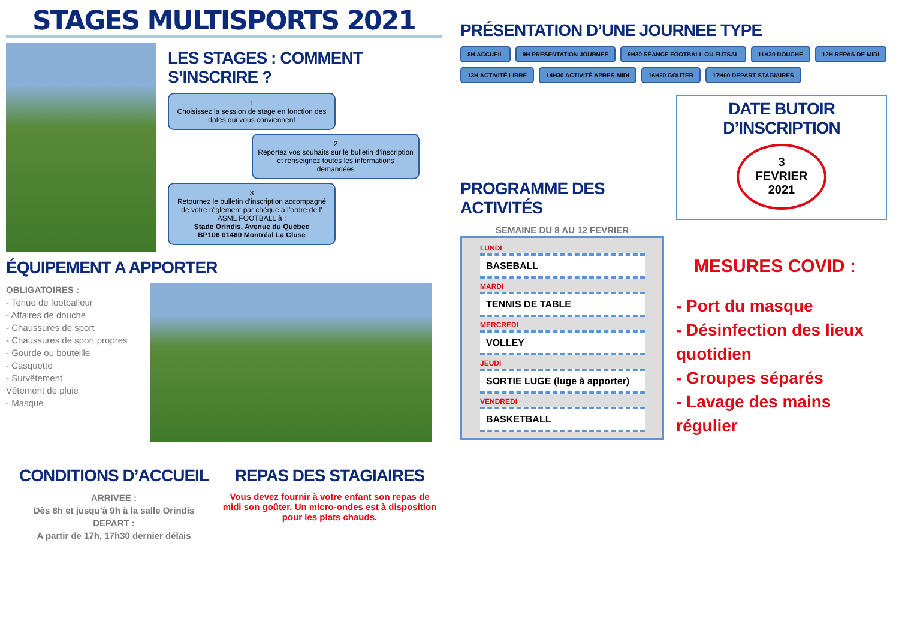STAGES MULTISPORTS 2021
LES STAGES : COMMENT S’INSCRIRE ?
1
Choisissez la session de stage en fonction des dates qui vous conviennent
2
Reportez vos souhaits sur le bulletin d’inscription et renseignez toutes les informations demandées
3
Retournez le bulletin d’inscription accompagné de votre règlement par chèque à l’ordre de l’ ASML FOOTBALL à :
Stade Orindis, Avenue du Québec
BP106 01460 Montréal La Cluse
ÉQUIPEMENT A APPORTER
OBLIGATOIRES :
- Tenue de footballeur
- Affaires de douche
- Chaussures de sport
- Chaussures de sport propres
- Gourde ou bouteille
- Casquette
- Survêtement
Vêtement de pluie
- Masque
CONDITIONS D’ACCUEIL
ARRIVEE :
Dès 8h et jusqu’à 9h à la salle Orindis
DEPART :
A partir de 17h, 17h30 dernier délais
REPAS DES STAGIAIRES
Vous devez fournir à votre enfant son repas de midi son goûter. Un micro-ondes est à disposition pour les plats chauds.
PRÉSENTATION D’UNE JOURNEE TYPE
8H ACCUEIL 9H PRESENTATION JOURNEE 9H30 SÉANCE FOOTBALL OU FUTSAL 11H30 DOUCHE 12H REPAS DE MIDI 13H ACTIVITÉ LIBRE 14H30 ACTIVITÉ APRES-MIDI 16H30 GOUTER 17H00 DEPART STAGIAIRES
PROGRAMME DES ACTIVITÉS
SEMAINE DU 8 AU 12 FEVRIER
LUNDI
BASEBALL
MARDI
TENNIS DE TABLE
MERCREDI
VOLLEY
JEUDI
SORTIE LUGE (luge à apporter)
VENDREDI
BASKETBALL
DATE BUTOIR D’INSCRIPTION
3
FEVRIER
2021
MESURES COVID :
- Port du masque
- Désinfection des lieux quotidien
- Groupes séparés
- Lavage des mains régulier